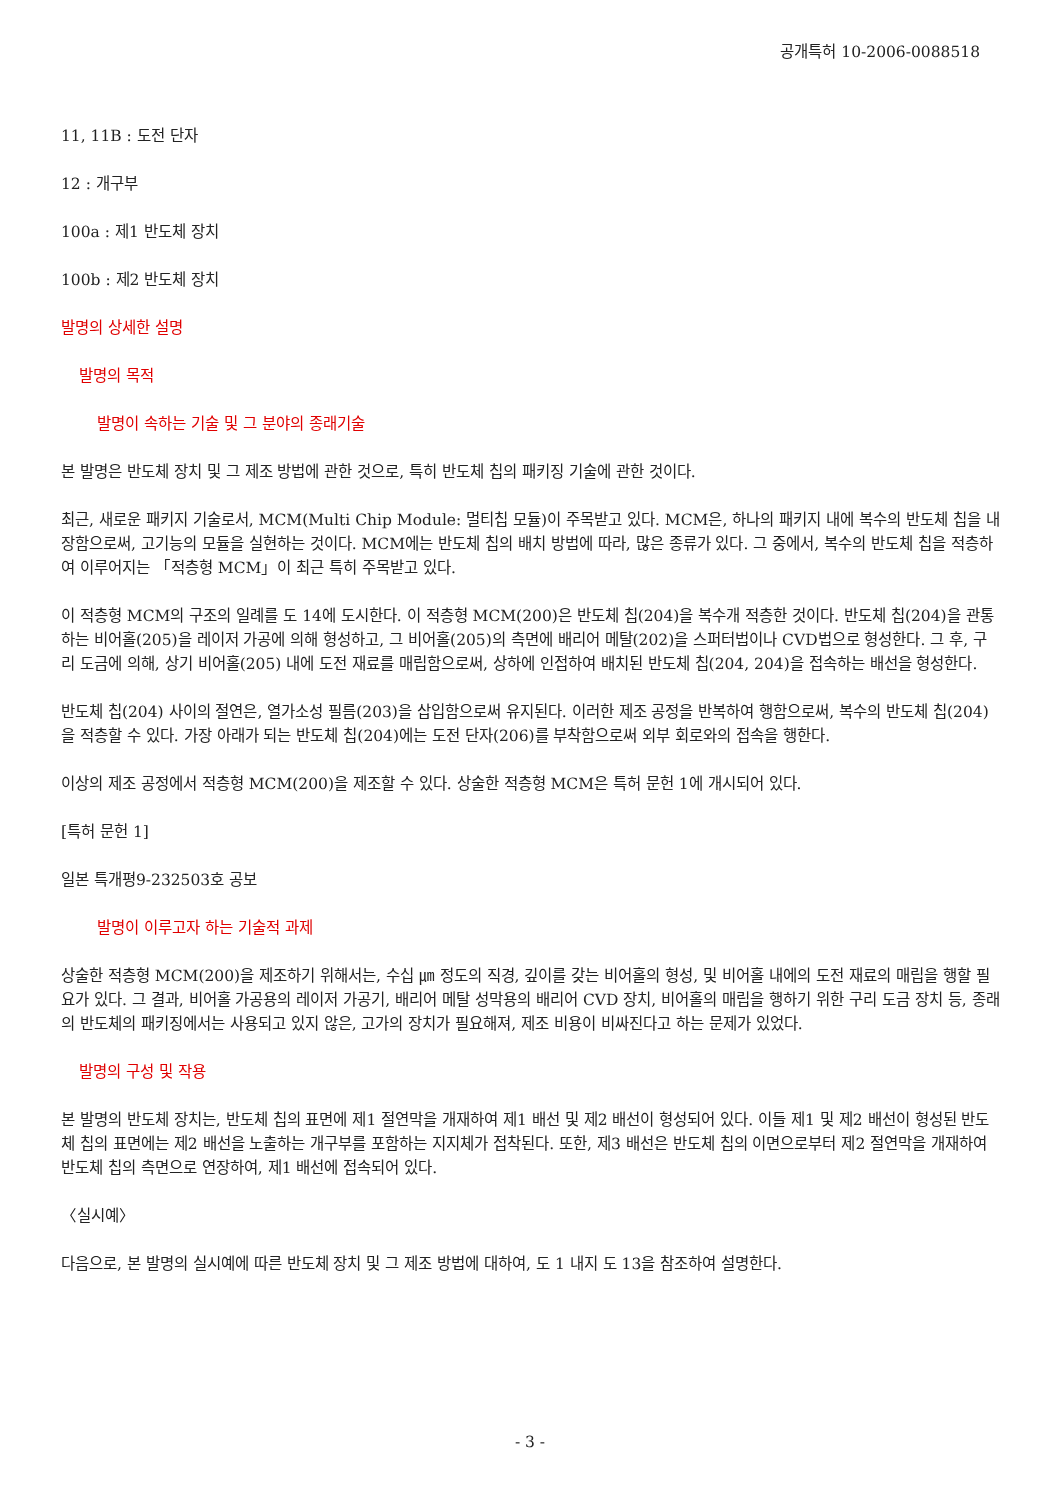공개특허 10-2006-0088518
11, 11B : 도전 단자
12 : 개구부
100a : 제1 반도체 장치
100b : 제2 반도체 장치
발명의 상세한 설명
발명의 목적
발명이 속하는 기술 및 그 분야의 종래기술
본 발명은 반도체 장치 및 그 제조 방법에 관한 것으로, 특히 반도체 칩의 패키징 기술에 관한 것이다.
최근, 새로운 패키지 기술로서, MCM(Multi Chip Module: 멀티칩 모듈)이 주목받고 있다. MCM은, 하나의 패키지 내에 복수의 반도체 칩을 내장함으로써, 고기능의 모듈을 실현하는 것이다. MCM에는 반도체 칩의 배치 방법에 따라, 많은 종류가 있다. 그 중에서, 복수의 반도체 칩을 적층하여 이루어지는 「적층형 MCM」이 최근 특히 주목받고 있다.
이 적층형 MCM의 구조의 일례를 도 14에 도시한다. 이 적층형 MCM(200)은 반도체 칩(204)을 복수개 적층한 것이다. 반도체 칩(204)을 관통하는 비어홀(205)을 레이저 가공에 의해 형성하고, 그 비어홀(205)의 측면에 배리어 메탈(202)을 스퍼터법이나 CVD법으로 형성한다. 그 후, 구리 도금에 의해, 상기 비어홀(205) 내에 도전 재료를 매립함으로써, 상하에 인접하여 배치된 반도체 칩(204, 204)을 접속하는 배선을 형성한다.
반도체 칩(204) 사이의 절연은, 열가소성 필름(203)을 삽입함으로써 유지된다. 이러한 제조 공정을 반복하여 행함으로써, 복수의 반도체 칩(204)을 적층할 수 있다. 가장 아래가 되는 반도체 칩(204)에는 도전 단자(206)를 부착함으로써 외부 회로와의 접속을 행한다.
이상의 제조 공정에서 적층형 MCM(200)을 제조할 수 있다. 상술한 적층형 MCM은 특허 문헌 1에 개시되어 있다.
[특허 문헌 1]
일본 특개평9-232503호 공보
발명이 이루고자 하는 기술적 과제
상술한 적층형 MCM(200)을 제조하기 위해서는, 수십 ㎛ 정도의 직경, 깊이를 갖는 비어홀의 형성, 및 비어홀 내에의 도전 재료의 매립을 행할 필요가 있다. 그 결과, 비어홀 가공용의 레이저 가공기, 배리어 메탈 성막용의 배리어 CVD 장치, 비어홀의 매립을 행하기 위한 구리 도금 장치 등, 종래의 반도체의 패키징에서는 사용되고 있지 않은, 고가의 장치가 필요해져, 제조 비용이 비싸진다고 하는 문제가 있었다.
발명의 구성 및 작용
본 발명의 반도체 장치는, 반도체 칩의 표면에 제1 절연막을 개재하여 제1 배선 및 제2 배선이 형성되어 있다. 이들 제1 및 제2 배선이 형성된 반도체 칩의 표면에는 제2 배선을 노출하는 개구부를 포함하는 지지체가 접착된다. 또한, 제3 배선은 반도체 칩의 이면으로부터 제2 절연막을 개재하여 반도체 칩의 측면으로 연장하여, 제1 배선에 접속되어 있다.
〈실시예〉
다음으로, 본 발명의 실시예에 따른 반도체 장치 및 그 제조 방법에 대하여, 도 1 내지 도 13을 참조하여 설명한다.
- 3 -